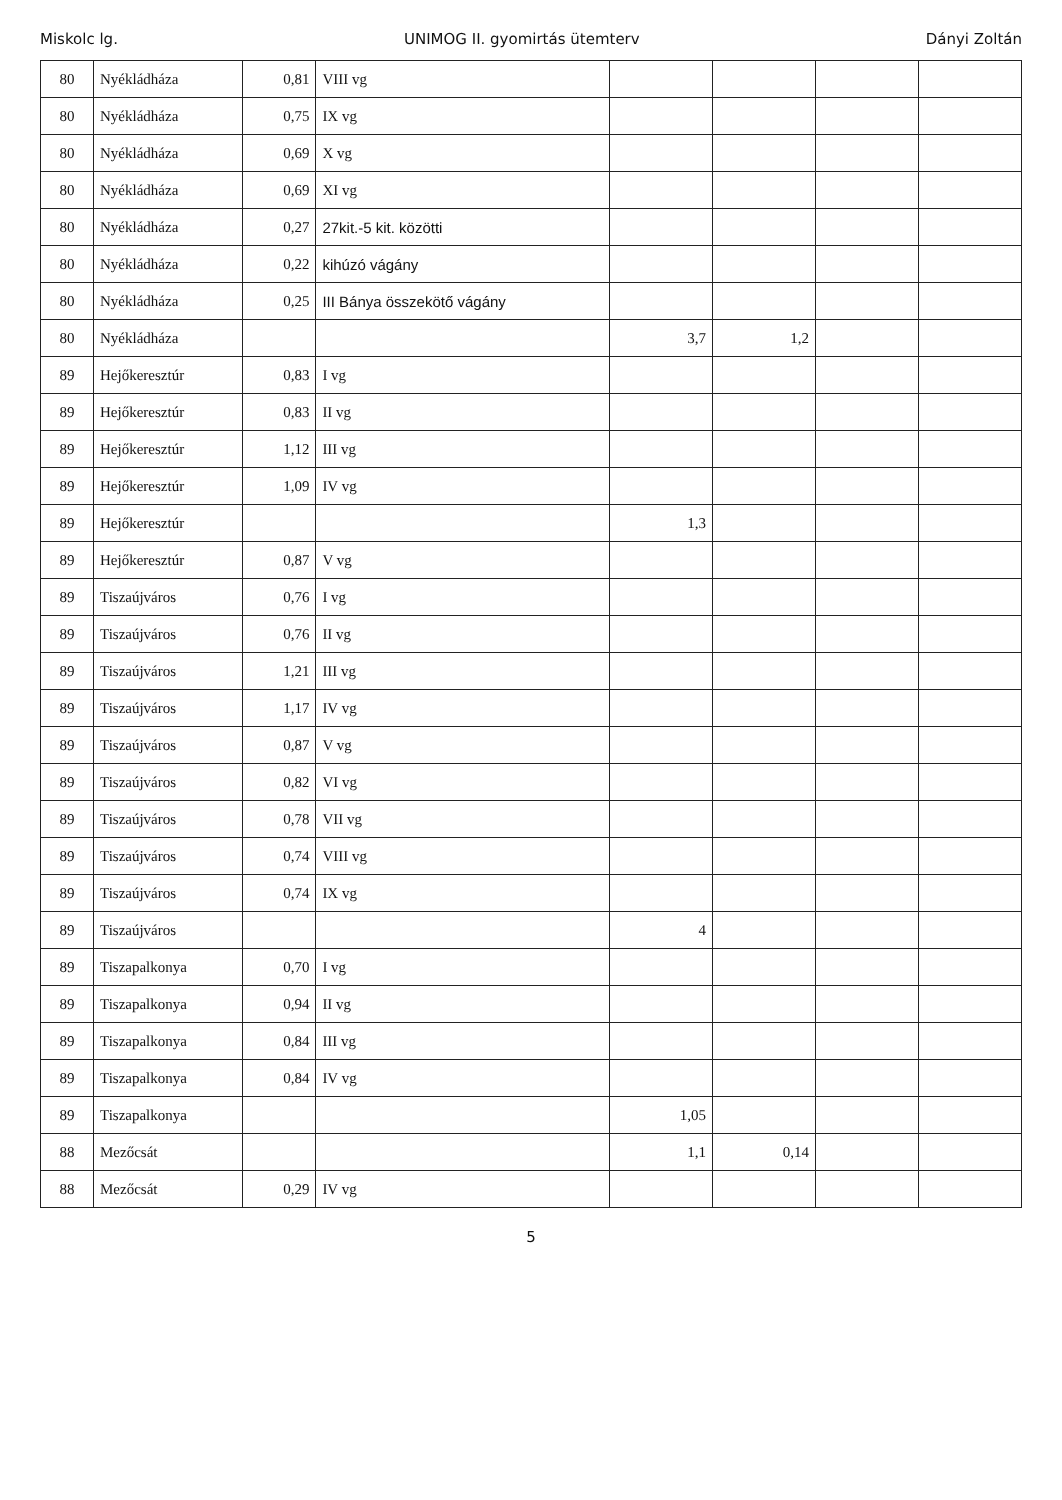Miskolc lg. UNIMOG II. gyomirtás ütemterv Dányi Zoltán
| 80 | Nyékládháza | 0,81 | VIII vg | | | | |
| 80 | Nyékládháza | 0,75 | IX vg | | | | |
| 80 | Nyékládháza | 0,69 | X vg | | | | |
| 80 | Nyékládháza | 0,69 | XI vg | | | | |
| 80 | Nyékládháza | 0,27 | 27kit.-5 kit. közötti | | | | |
| 80 | Nyékládháza | 0,22 | kihúzó vágány | | | | |
| 80 | Nyékládháza | 0,25 | III Bánya összekötő vágány | | | | |
| 80 | Nyékládháza | | | 3,7 | 1,2 | | |
| 89 | Hejőkeresztúr | 0,83 | I vg | | | | |
| 89 | Hejőkeresztúr | 0,83 | II vg | | | | |
| 89 | Hejőkeresztúr | 1,12 | III vg | | | | |
| 89 | Hejőkeresztúr | 1,09 | IV vg | | | | |
| 89 | Hejőkeresztúr | | | 1,3 | | | |
| 89 | Hejőkeresztúr | 0,87 | V vg | | | | |
| 89 | Tiszaújváros | 0,76 | I vg | | | | |
| 89 | Tiszaújváros | 0,76 | II vg | | | | |
| 89 | Tiszaújváros | 1,21 | III vg | | | | |
| 89 | Tiszaújváros | 1,17 | IV vg | | | | |
| 89 | Tiszaújváros | 0,87 | V vg | | | | |
| 89 | Tiszaújváros | 0,82 | VI vg | | | | |
| 89 | Tiszaújváros | 0,78 | VII vg | | | | |
| 89 | Tiszaújváros | 0,74 | VIII vg | | | | |
| 89 | Tiszaújváros | 0,74 | IX vg | | | | |
| 89 | Tiszaújváros | | | 4 | | | |
| 89 | Tiszapalkonya | 0,70 | I vg | | | | |
| 89 | Tiszapalkonya | 0,94 | II vg | | | | |
| 89 | Tiszapalkonya | 0,84 | III vg | | | | |
| 89 | Tiszapalkonya | 0,84 | IV vg | | | | |
| 89 | Tiszapalkonya | | | 1,05 | | | |
| 88 | Mezőcsát | | | 1,1 | 0,14 | | |
| 88 | Mezőcsát | 0,29 | IV vg | | | | |
5